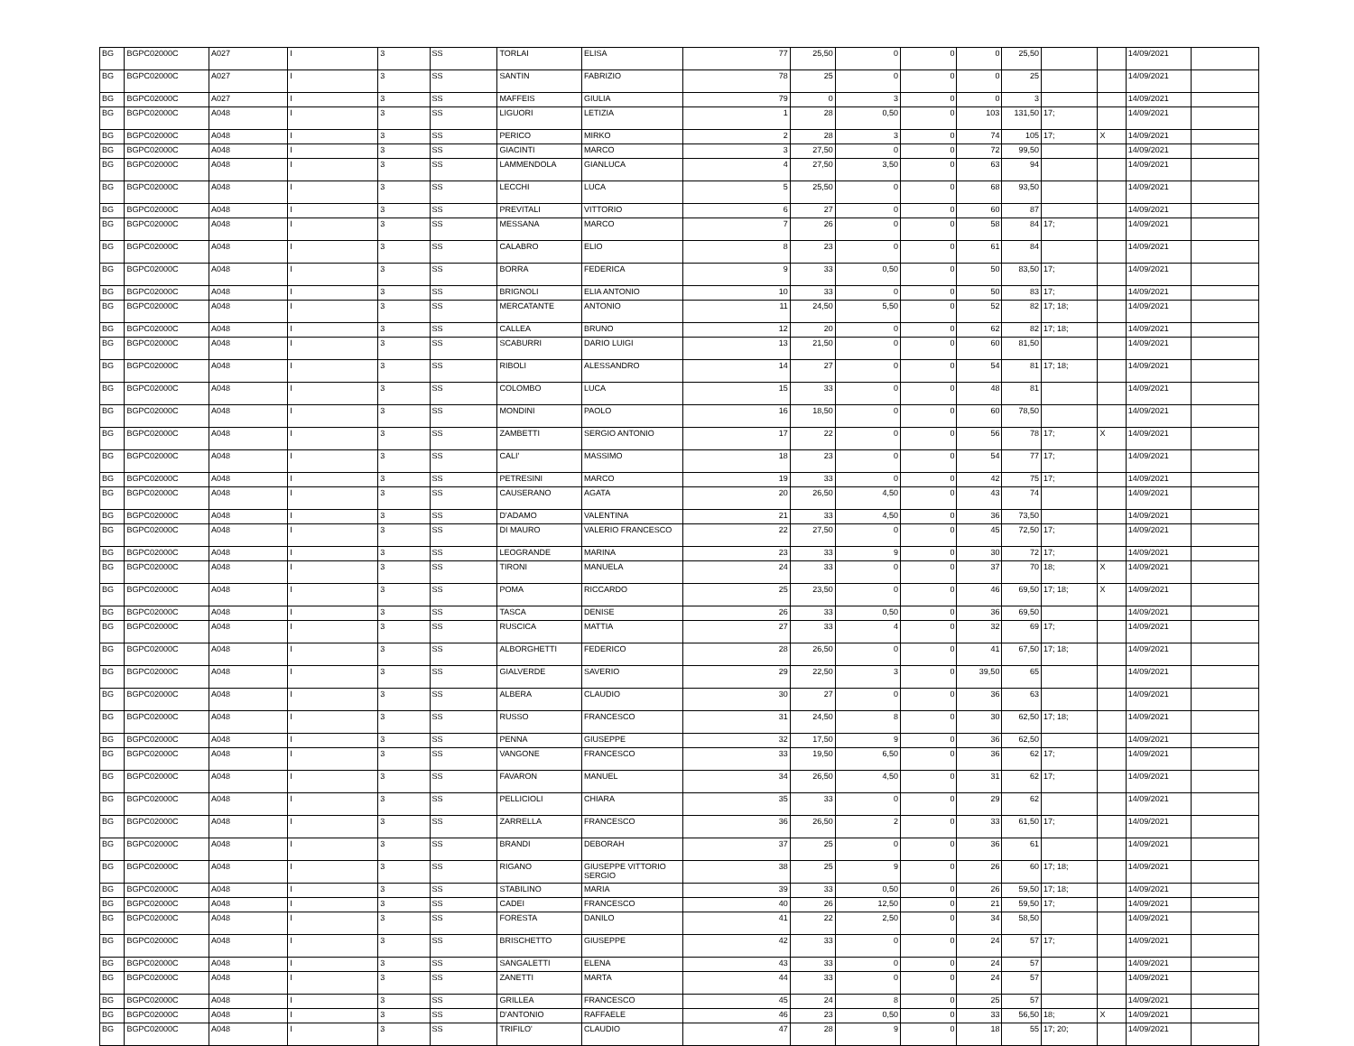| BG | BGPC02000C | A027 | I | 3 | SS | TORLAI | ELISA | 77 | 25,50 | 0 | 0 | 0 | 25,50 | | | 14/09/2021 | |
| BG | BGPC02000C | A027 | I | 3 | SS | SANTIN | FABRIZIO | 78 | 25 | 0 | 0 | 0 | 25 | | | 14/09/2021 | |
| BG | BGPC02000C | A027 | I | 3 | SS | MAFFEIS | GIULIA | 79 | 0 | 3 | 0 | 0 | 3 | | | 14/09/2021 | |
| BG | BGPC02000C | A048 | I | 3 | SS | LIGUORI | LETIZIA | 1 | 28 | 0,50 | 0 | 103 | 131,50 | 17; | | 14/09/2021 | |
| BG | BGPC02000C | A048 | I | 3 | SS | PERICO | MIRKO | 2 | 28 | 3 | 0 | 74 | 105 | 17; | X | 14/09/2021 | |
| BG | BGPC02000C | A048 | I | 3 | SS | GIACINTI | MARCO | 3 | 27,50 | 0 | 0 | 72 | 99,50 | | | 14/09/2021 | |
| BG | BGPC02000C | A048 | I | 3 | SS | LAMMENDOLA | GIANLUCA | 4 | 27,50 | 3,50 | 0 | 63 | 94 | | | 14/09/2021 | |
| BG | BGPC02000C | A048 | I | 3 | SS | LECCHI | LUCA | 5 | 25,50 | 0 | 0 | 68 | 93,50 | | | 14/09/2021 | |
| BG | BGPC02000C | A048 | I | 3 | SS | PREVITALI | VITTORIO | 6 | 27 | 0 | 0 | 60 | 87 | | | 14/09/2021 | |
| BG | BGPC02000C | A048 | I | 3 | SS | MESSANA | MARCO | 7 | 26 | 0 | 0 | 58 | 84 | 17; | | 14/09/2021 | |
| BG | BGPC02000C | A048 | I | 3 | SS | CALABRO | ELIO | 8 | 23 | 0 | 0 | 61 | 84 | | | 14/09/2021 | |
| BG | BGPC02000C | A048 | I | 3 | SS | BORRA | FEDERICA | 9 | 33 | 0,50 | 0 | 50 | 83,50 | 17; | | 14/09/2021 | |
| BG | BGPC02000C | A048 | I | 3 | SS | BRIGNOLI | ELIA ANTONIO | 10 | 33 | 0 | 0 | 50 | 83 | 17; | | 14/09/2021 | |
| BG | BGPC02000C | A048 | I | 3 | SS | MERCATANTE | ANTONIO | 11 | 24,50 | 5,50 | 0 | 52 | 82 | 17; 18; | | 14/09/2021 | |
| BG | BGPC02000C | A048 | I | 3 | SS | CALLEA | BRUNO | 12 | 20 | 0 | 0 | 62 | 82 | 17; 18; | | 14/09/2021 | |
| BG | BGPC02000C | A048 | I | 3 | SS | SCABURRI | DARIO LUIGI | 13 | 21,50 | 0 | 0 | 60 | 81,50 | | | 14/09/2021 | |
| BG | BGPC02000C | A048 | I | 3 | SS | RIBOLI | ALESSANDRO | 14 | 27 | 0 | 0 | 54 | 81 | 17; 18; | | 14/09/2021 | |
| BG | BGPC02000C | A048 | I | 3 | SS | COLOMBO | LUCA | 15 | 33 | 0 | 0 | 48 | 81 | | | 14/09/2021 | |
| BG | BGPC02000C | A048 | I | 3 | SS | MONDINI | PAOLO | 16 | 18,50 | 0 | 0 | 60 | 78,50 | | | 14/09/2021 | |
| BG | BGPC02000C | A048 | I | 3 | SS | ZAMBETTI | SERGIO ANTONIO | 17 | 22 | 0 | 0 | 56 | 78 | 17; | X | 14/09/2021 | |
| BG | BGPC02000C | A048 | I | 3 | SS | CALI' | MASSIMO | 18 | 23 | 0 | 0 | 54 | 77 | 17; | | 14/09/2021 | |
| BG | BGPC02000C | A048 | I | 3 | SS | PETRESINI | MARCO | 19 | 33 | 0 | 0 | 42 | 75 | 17; | | 14/09/2021 | |
| BG | BGPC02000C | A048 | I | 3 | SS | CAUSERANO | AGATA | 20 | 26,50 | 4,50 | 0 | 43 | 74 | | | 14/09/2021 | |
| BG | BGPC02000C | A048 | I | 3 | SS | D'ADAMO | VALENTINA | 21 | 33 | 4,50 | 0 | 36 | 73,50 | | | 14/09/2021 | |
| BG | BGPC02000C | A048 | I | 3 | SS | DI MAURO | VALERIO FRANCESCO | 22 | 27,50 | 0 | 0 | 45 | 72,50 | 17; | | 14/09/2021 | |
| BG | BGPC02000C | A048 | I | 3 | SS | LEOGRANDE | MARINA | 23 | 33 | 9 | 0 | 30 | 72 | 17; | | 14/09/2021 | |
| BG | BGPC02000C | A048 | I | 3 | SS | TIRONI | MANUELA | 24 | 33 | 0 | 0 | 37 | 70 | 18; | X | 14/09/2021 | |
| BG | BGPC02000C | A048 | I | 3 | SS | POMA | RICCARDO | 25 | 23,50 | 0 | 0 | 46 | 69,50 | 17; 18; | X | 14/09/2021 | |
| BG | BGPC02000C | A048 | I | 3 | SS | TASCA | DENISE | 26 | 33 | 0,50 | 0 | 36 | 69,50 | | | 14/09/2021 | |
| BG | BGPC02000C | A048 | I | 3 | SS | RUSCICA | MATTIA | 27 | 33 | 4 | 0 | 32 | 69 | 17; | | 14/09/2021 | |
| BG | BGPC02000C | A048 | I | 3 | SS | ALBORGHETTI | FEDERICO | 28 | 26,50 | 0 | 0 | 41 | 67,50 | 17; 18; | | 14/09/2021 | |
| BG | BGPC02000C | A048 | I | 3 | SS | GIALVERDE | SAVERIO | 29 | 22,50 | 3 | 0 | 39,50 | 65 | | | 14/09/2021 | |
| BG | BGPC02000C | A048 | I | 3 | SS | ALBERA | CLAUDIO | 30 | 27 | 0 | 0 | 36 | 63 | | | 14/09/2021 | |
| BG | BGPC02000C | A048 | I | 3 | SS | RUSSO | FRANCESCO | 31 | 24,50 | 8 | 0 | 30 | 62,50 | 17; 18; | | 14/09/2021 | |
| BG | BGPC02000C | A048 | I | 3 | SS | PENNA | GIUSEPPE | 32 | 17,50 | 9 | 0 | 36 | 62,50 | | | 14/09/2021 | |
| BG | BGPC02000C | A048 | I | 3 | SS | VANGONE | FRANCESCO | 33 | 19,50 | 6,50 | 0 | 36 | 62 | 17; | | 14/09/2021 | |
| BG | BGPC02000C | A048 | I | 3 | SS | FAVARON | MANUEL | 34 | 26,50 | 4,50 | 0 | 31 | 62 | 17; | | 14/09/2021 | |
| BG | BGPC02000C | A048 | I | 3 | SS | PELLICIOLI | CHIARA | 35 | 33 | 0 | 0 | 29 | 62 | | | 14/09/2021 | |
| BG | BGPC02000C | A048 | I | 3 | SS | ZARRELLA | FRANCESCO | 36 | 26,50 | 2 | 0 | 33 | 61,50 | 17; | | 14/09/2021 | |
| BG | BGPC02000C | A048 | I | 3 | SS | BRANDI | DEBORAH | 37 | 25 | 0 | 0 | 36 | 61 | | | 14/09/2021 | |
| BG | BGPC02000C | A048 | I | 3 | SS | RIGANO | GIUSEPPE VITTORIO SERGIO | 38 | 25 | 9 | 0 | 26 | 60 | 17; 18; | | 14/09/2021 | |
| BG | BGPC02000C | A048 | I | 3 | SS | STABILINO | MARIA | 39 | 33 | 0,50 | 0 | 26 | 59,50 | 17; 18; | | 14/09/2021 | |
| BG | BGPC02000C | A048 | I | 3 | SS | CADEI | FRANCESCO | 40 | 26 | 12,50 | 0 | 21 | 59,50 | 17; | | 14/09/2021 | |
| BG | BGPC02000C | A048 | I | 3 | SS | FORESTA | DANILO | 41 | 22 | 2,50 | 0 | 34 | 58,50 | | | 14/09/2021 | |
| BG | BGPC02000C | A048 | I | 3 | SS | BRISCHETTO | GIUSEPPE | 42 | 33 | 0 | 0 | 24 | 57 | 17; | | 14/09/2021 | |
| BG | BGPC02000C | A048 | I | 3 | SS | SANGALETTI | ELENA | 43 | 33 | 0 | 0 | 24 | 57 | | | 14/09/2021 | |
| BG | BGPC02000C | A048 | I | 3 | SS | ZANETTI | MARTA | 44 | 33 | 0 | 0 | 24 | 57 | | | 14/09/2021 | |
| BG | BGPC02000C | A048 | I | 3 | SS | GRILLEA | FRANCESCO | 45 | 24 | 8 | 0 | 25 | 57 | | | 14/09/2021 | |
| BG | BGPC02000C | A048 | I | 3 | SS | D'ANTONIO | RAFFAELE | 46 | 23 | 0,50 | 0 | 33 | 56,50 | 18; | X | 14/09/2021 | |
| BG | BGPC02000C | A048 | I | 3 | SS | TRIFILO' | CLAUDIO | 47 | 28 | 9 | 0 | 18 | 55 | 17; 20; | | 14/09/2021 | |